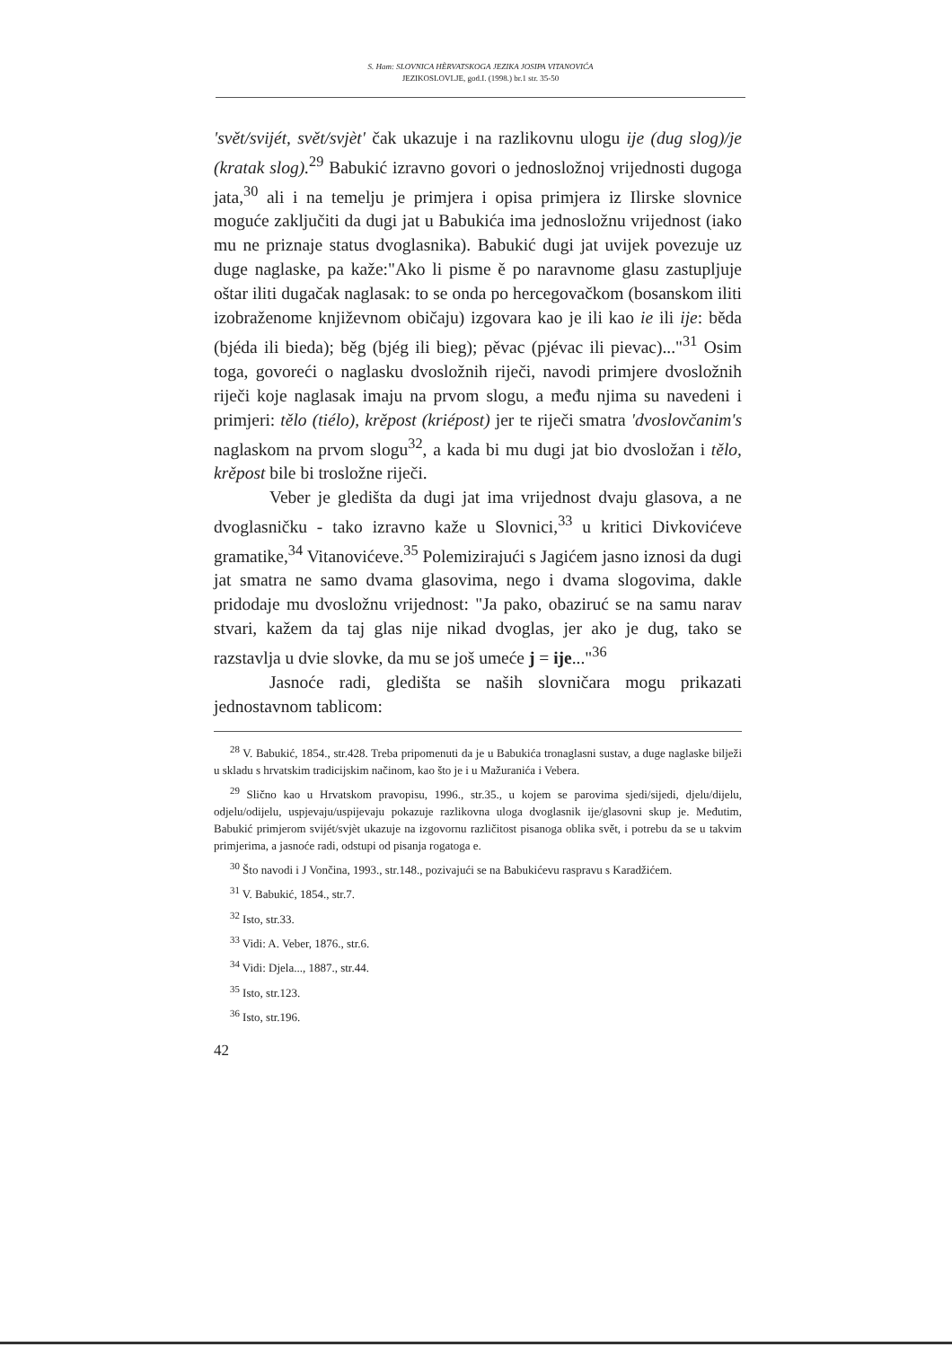S. Ham: SLOVNICA HÈRVATSKOGA JEZIKA JOSIPA VITANOVIĆA
JEZIKOSLOVLJE, god.I. (1998.) br.1 str. 35-50
'svět/svijét, svět/svjèt' čak ukazuje i na razlikovnu ulogu ije (dug slog)/je (kratak slog).<sup>29</sup> Babukić izravno govori o jednosložnoj vrijednosti dugoga jata,<sup>30</sup> ali i na temelju je primjera i opisa primjera iz Ilirske slovnice moguće zaključiti da dugi jat u Babukića ima jednosložnu vrijednost (iako mu ne priznaje status dvoglasnika). Babukić dugi jat uvijek povezuje uz duge naglaske, pa kaže:"Ako li pisme ě po naravnome glasu zastupljuje oštar iliti dugačak naglasak: to se onda po hercegovačkom (bosanskom iliti izobraženome književnom običaju) izgovara kao je ili kao ie ili ije: běda (bjéda ili bieda); běg (bjég ili bieg); pěvac (pjévac ili pievac)..."<sup>31</sup> Osim toga, govoreći o naglasku dvosložnih riječi, navodi primjere dvosložnih riječi koje naglasak imaju na prvom slogu, a među njima su navedeni i primjeri: tělo (tiélo), krěpost (kriépost) jer te riječi smatra 'dvoslovčanim's naglaskom na prvom slogu<sup>32</sup>, a kada bi mu dugi jat bio dvosložan i tělo, krěpost bile bi trosložne riječi.
Veber je gledišta da dugi jat ima vrijednost dvaju glasova, a ne dvoglasničku - tako izravno kaže u Slovnici,<sup>33</sup> u kritici Divkovićeve gramatike,<sup>34</sup> Vitanovićeve.<sup>35</sup> Polemizirajući s Jagićem jasno iznosi da dugi jat smatra ne samo dvama glasovima, nego i dvama slogovima, dakle pridodaje mu dvosložnu vrijednost: "Ja pako, obaziruć se na samu narav stvari, kažem da taj glas nije nikad dvoglas, jer ako je dug, tako se razstavlja u dvie slovke, da mu se još umeće j = ije..."<sup>36</sup>
Jasnoće radi, gledišta se naših slovničara mogu prikazati jednostavnom tablicom:
<sup>28</sup> V. Babukić, 1854., str.428. Treba pripomenuti da je u Babukića tronaglasni sustav, a duge naglaske bilježi u skladu s hrvatskim tradicijskim načinom, kao što je i u Mažuranića i Vebera.
<sup>29</sup> Slično kao u Hrvatskom pravopisu, 1996., str.35., u kojem se parovima sjedi/sijedi, djelu/dijelu, odjelu/odijelu, uspjevaju/uspijevaju pokazuje razlikovna uloga dvoglasnik ije/glasovni skup je. Međutim, Babukić primjerom svijét/svjèt ukazuje na izgovornu različitost pisanoga oblika svět, i potrebu da se u takvim primjerima, a jasnoće radi, odstupi od pisanja rogatoga e.
<sup>30</sup> Što navodi i J Vončina, 1993., str.148., pozivajući se na Babukićevu raspravu s Karadžićem.
<sup>31</sup> V. Babukić, 1854., str.7.
<sup>32</sup> Isto, str.33.
<sup>33</sup> Vidi: A. Veber, 1876., str.6.
<sup>34</sup> Vidi: Djela..., 1887., str.44.
<sup>35</sup> Isto, str.123.
<sup>36</sup> Isto, str.196.
42